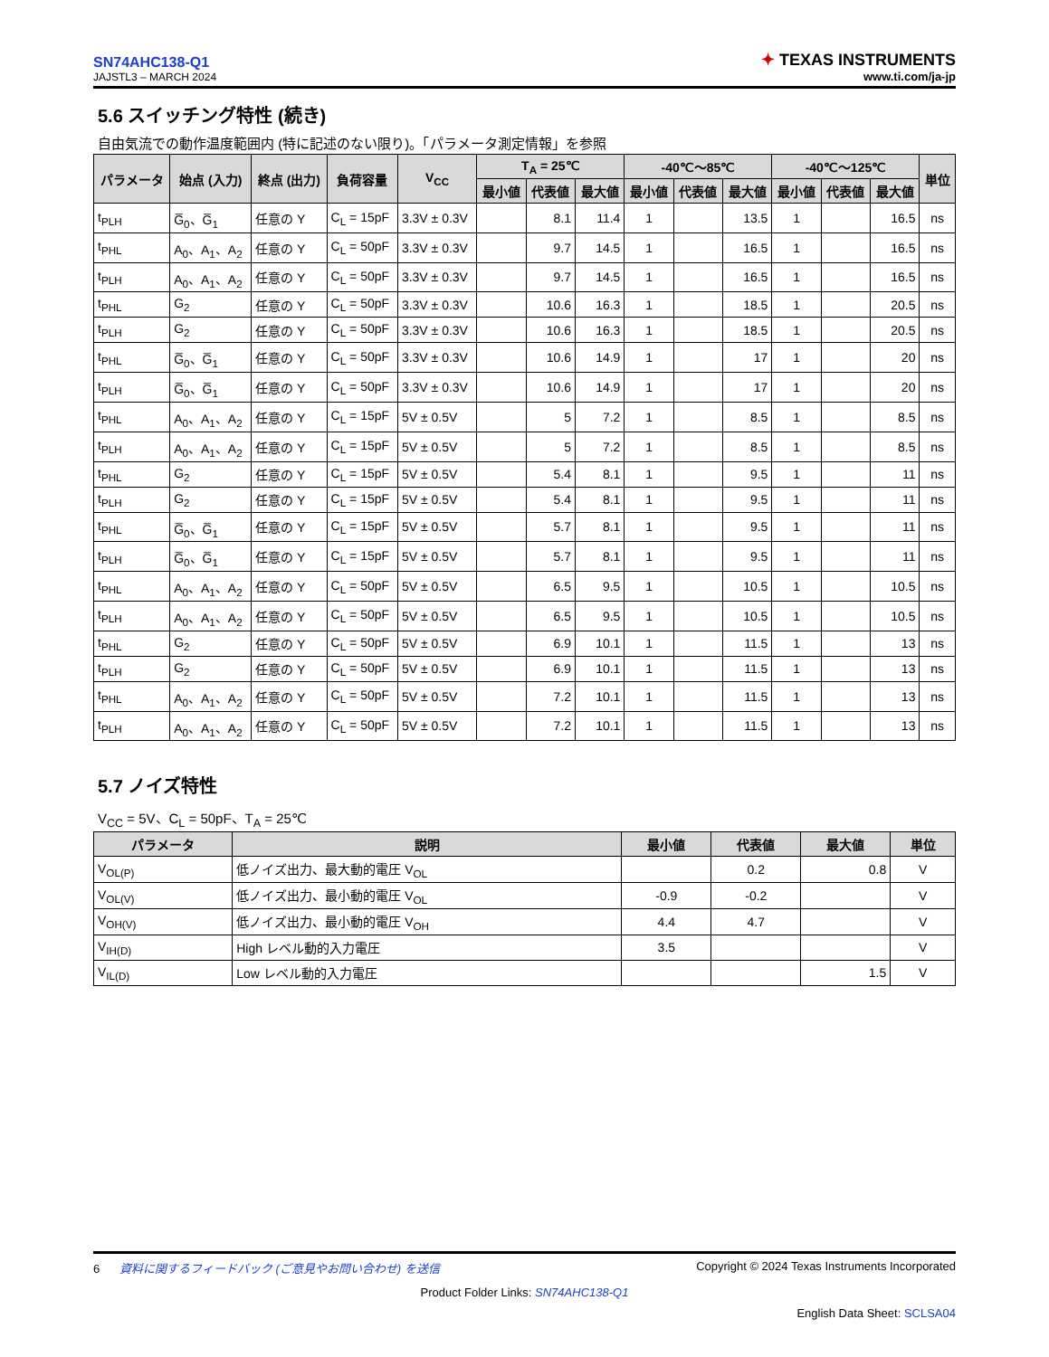SN74AHC138-Q1
JAJSTL3 – MARCH 2024
✦ TEXAS INSTRUMENTS
www.ti.com/ja-jp
5.6 スイッチング特性 (続き)
自由気流での動作温度範囲内 (特に記述のない限り)。「パラメータ測定情報」を参照
| パラメータ | 始点 (入力) | 終点 (出力) | 負荷容量 | V<sub>CC</sub> | T<sub>A</sub> = 25℃ | | | -40℃～85℃ | | | -40℃～125℃ | | | 単位 |
| --- | --- | --- | --- | --- | --- | --- | --- | --- | --- | --- | --- | --- | --- | --- |
| | | | | | 最小値 | 代表値 | 最大値 | 最小値 | 代表値 | 最大値 | 最小値 | 代表値 | 最大値 | |
| t<sub>PLH</sub> | G̅<sub>0</sub>、G̅<sub>1</sub> | 任意の Y | C<sub>L</sub> = 15pF | 3.3V ± 0.3V | | 8.1 | 11.4 | 1 | | 13.5 | 1 | | 16.5 | ns |
| t<sub>PHL</sub> | A<sub>0</sub>、A<sub>1</sub>、A<sub>2</sub> | 任意の Y | C<sub>L</sub> = 50pF | 3.3V ± 0.3V | | 9.7 | 14.5 | 1 | | 16.5 | 1 | | 16.5 | ns |
| t<sub>PLH</sub> | A<sub>0</sub>、A<sub>1</sub>、A<sub>2</sub> | 任意の Y | C<sub>L</sub> = 50pF | 3.3V ± 0.3V | | 9.7 | 14.5 | 1 | | 16.5 | 1 | | 16.5 | ns |
| t<sub>PHL</sub> | G<sub>2</sub> | 任意の Y | C<sub>L</sub> = 50pF | 3.3V ± 0.3V | | 10.6 | 16.3 | 1 | | 18.5 | 1 | | 20.5 | ns |
| t<sub>PLH</sub> | G<sub>2</sub> | 任意の Y | C<sub>L</sub> = 50pF | 3.3V ± 0.3V | | 10.6 | 16.3 | 1 | | 18.5 | 1 | | 20.5 | ns |
| t<sub>PHL</sub> | G̅<sub>0</sub>、G̅<sub>1</sub> | 任意の Y | C<sub>L</sub> = 50pF | 3.3V ± 0.3V | | 10.6 | 14.9 | 1 | | 17 | 1 | | 20 | ns |
| t<sub>PLH</sub> | G̅<sub>0</sub>、G̅<sub>1</sub> | 任意の Y | C<sub>L</sub> = 50pF | 3.3V ± 0.3V | | 10.6 | 14.9 | 1 | | 17 | 1 | | 20 | ns |
| t<sub>PHL</sub> | A<sub>0</sub>、A<sub>1</sub>、A<sub>2</sub> | 任意の Y | C<sub>L</sub> = 15pF | 5V ± 0.5V | | 5 | 7.2 | 1 | | 8.5 | 1 | | 8.5 | ns |
| t<sub>PLH</sub> | A<sub>0</sub>、A<sub>1</sub>、A<sub>2</sub> | 任意の Y | C<sub>L</sub> = 15pF | 5V ± 0.5V | | 5 | 7.2 | 1 | | 8.5 | 1 | | 8.5 | ns |
| t<sub>PHL</sub> | G<sub>2</sub> | 任意の Y | C<sub>L</sub> = 15pF | 5V ± 0.5V | | 5.4 | 8.1 | 1 | | 9.5 | 1 | | 11 | ns |
| t<sub>PLH</sub> | G<sub>2</sub> | 任意の Y | C<sub>L</sub> = 15pF | 5V ± 0.5V | | 5.4 | 8.1 | 1 | | 9.5 | 1 | | 11 | ns |
| t<sub>PHL</sub> | G̅<sub>0</sub>、G̅<sub>1</sub> | 任意の Y | C<sub>L</sub> = 15pF | 5V ± 0.5V | | 5.7 | 8.1 | 1 | | 9.5 | 1 | | 11 | ns |
| t<sub>PLH</sub> | G̅<sub>0</sub>、G̅<sub>1</sub> | 任意の Y | C<sub>L</sub> = 15pF | 5V ± 0.5V | | 5.7 | 8.1 | 1 | | 9.5 | 1 | | 11 | ns |
| t<sub>PHL</sub> | A<sub>0</sub>、A<sub>1</sub>、A<sub>2</sub> | 任意の Y | C<sub>L</sub> = 50pF | 5V ± 0.5V | | 6.5 | 9.5 | 1 | | 10.5 | 1 | | 10.5 | ns |
| t<sub>PLH</sub> | A<sub>0</sub>、A<sub>1</sub>、A<sub>2</sub> | 任意の Y | C<sub>L</sub> = 50pF | 5V ± 0.5V | | 6.5 | 9.5 | 1 | | 10.5 | 1 | | 10.5 | ns |
| t<sub>PHL</sub> | G<sub>2</sub> | 任意の Y | C<sub>L</sub> = 50pF | 5V ± 0.5V | | 6.9 | 10.1 | 1 | | 11.5 | 1 | | 13 | ns |
| t<sub>PLH</sub> | G<sub>2</sub> | 任意の Y | C<sub>L</sub> = 50pF | 5V ± 0.5V | | 6.9 | 10.1 | 1 | | 11.5 | 1 | | 13 | ns |
| t<sub>PHL</sub> | A<sub>0</sub>、A<sub>1</sub>、A<sub>2</sub> | 任意の Y | C<sub>L</sub> = 50pF | 5V ± 0.5V | | 7.2 | 10.1 | 1 | | 11.5 | 1 | | 13 | ns |
| t<sub>PLH</sub> | A<sub>0</sub>、A<sub>1</sub>、A<sub>2</sub> | 任意の Y | C<sub>L</sub> = 50pF | 5V ± 0.5V | | 7.2 | 10.1 | 1 | | 11.5 | 1 | | 13 | ns |
5.7 ノイズ特性
V<sub>CC</sub> = 5V、C<sub>L</sub> = 50pF、T<sub>A</sub> = 25℃
| パラメータ | 説明 | 最小値 | 代表値 | 最大値 | 単位 |
| --- | --- | --- | --- | --- | --- |
| V<sub>OL(P)</sub> | 低ノイズ出力、最大動的電圧 V<sub>OL</sub> | | 0.2 | 0.8 | V |
| V<sub>OL(V)</sub> | 低ノイズ出力、最小動的電圧 V<sub>OL</sub> | -0.9 | -0.2 | | V |
| V<sub>OH(V)</sub> | 低ノイズ出力、最小動的電圧 V<sub>OH</sub> | 4.4 | 4.7 | | V |
| V<sub>IH(D)</sub> | High レベル動的入力電圧 | 3.5 | | | V |
| V<sub>IL(D)</sub> | Low レベル動的入力電圧 | | | 1.5 | V |
6 資料に関するフィードバック (ご意見やお問い合わせ) を送信 Copyright © 2024 Texas Instruments Incorporated
Product Folder Links: SN74AHC138-Q1
English Data Sheet: SCLSA04